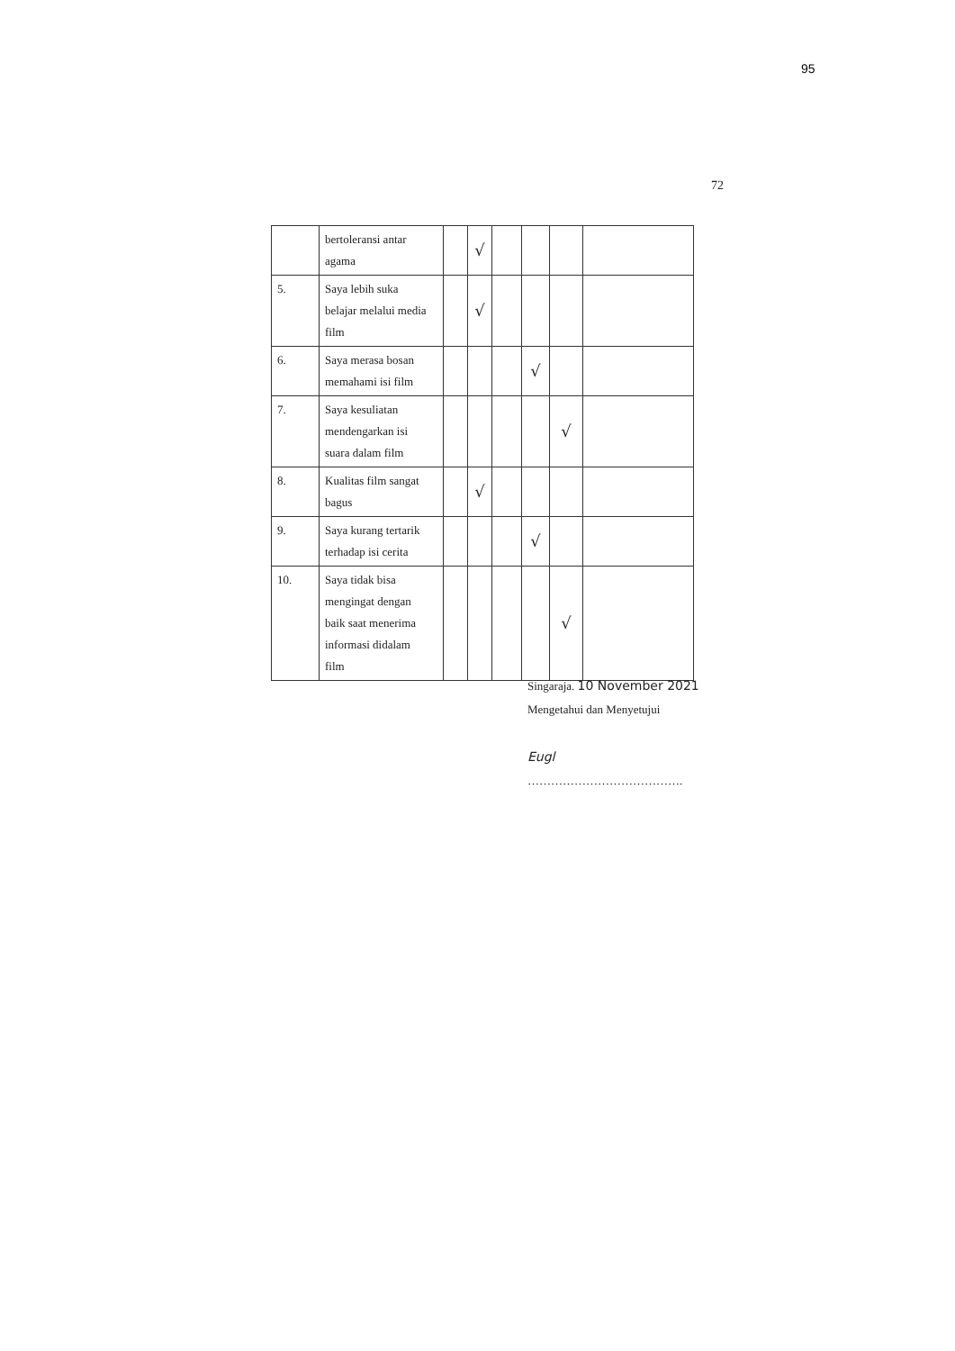95
72
| | bertoleransi antar agama | | √ | | | | |
| 5. | Saya lebih suka belajar melalui media film | | √ | | | | |
| 6. | Saya merasa bosan memahami isi film | | | | √ | | |
| 7. | Saya kesuliatan mendengarkan isi suara dalam film | | | | | √ | |
| 8. | Kualitas film sangat bagus | | √ | | | | |
| 9. | Saya kurang tertarik terhadap isi cerita | | | | √ | | |
| 10. | Saya tidak bisa mengingat dengan baik saat menerima informasi didalam film | | | | | √ | |
Singaraja. 10 November 2021
Mengetahui dan Menyetujui
Eugl
………………………………….